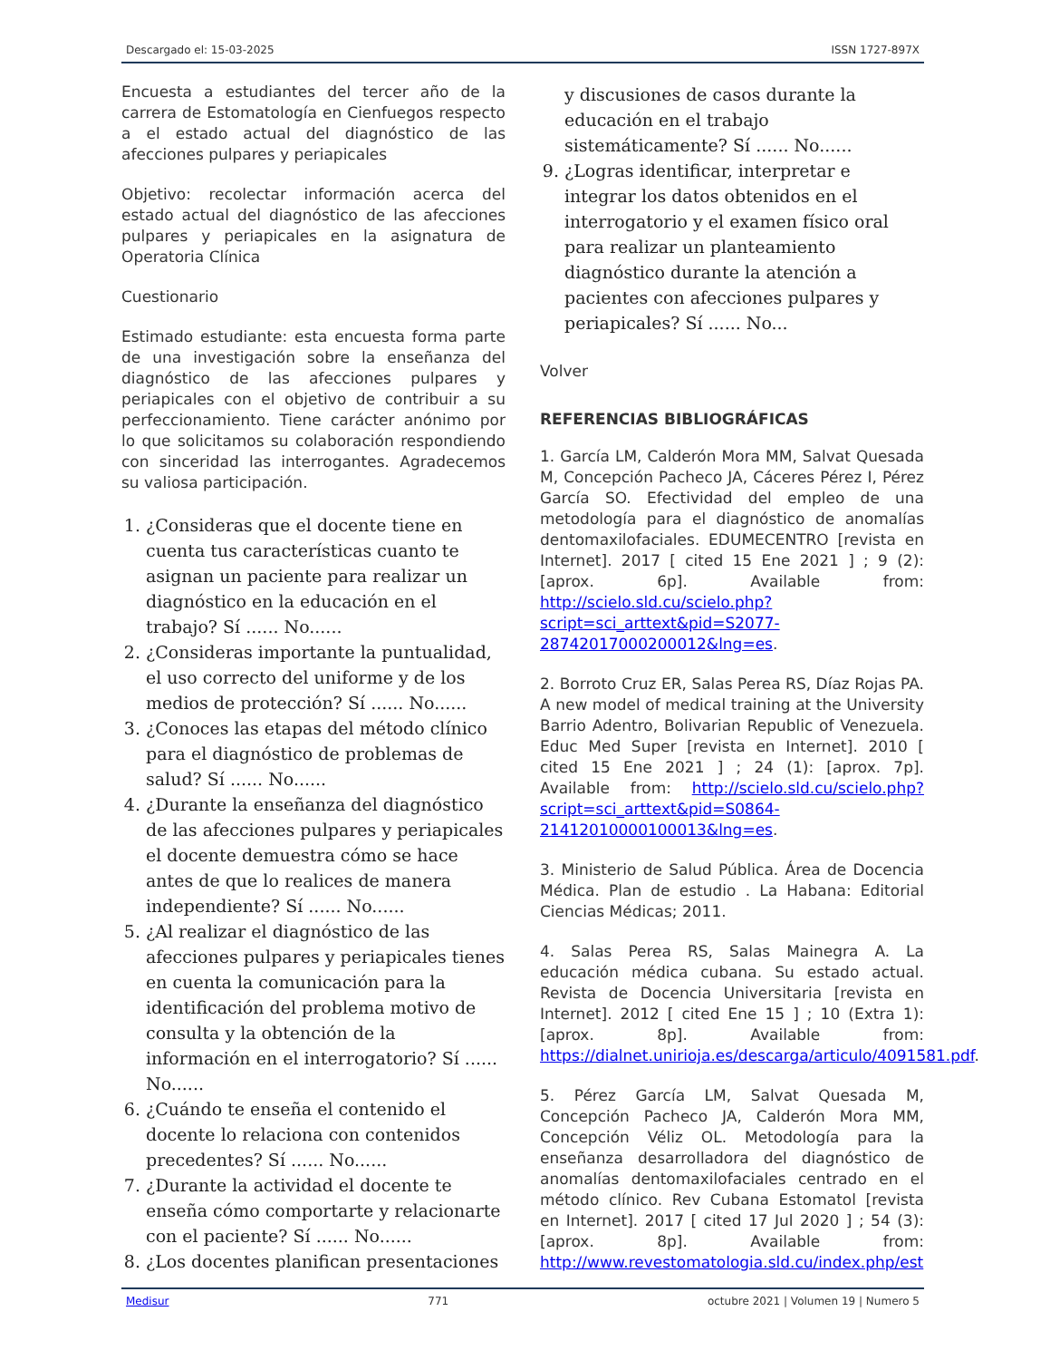Descargado el: 15-03-2025 ISSN 1727-897X
Encuesta a estudiantes del tercer año de la carrera de Estomatología en Cienfuegos respecto a el estado actual del diagnóstico de las afecciones pulpares y periapicales
Objetivo: recolectar información acerca del estado actual del diagnóstico de las afecciones pulpares y periapicales en la asignatura de Operatoria Clínica
Cuestionario
Estimado estudiante: esta encuesta forma parte de una investigación sobre la enseñanza del diagnóstico de las afecciones pulpares y periapicales con el objetivo de contribuir a su perfeccionamiento. Tiene carácter anónimo por lo que solicitamos su colaboración respondiendo con sinceridad las interrogantes. Agradecemos su valiosa participación.
1. ¿Consideras que el docente tiene en cuenta tus características cuanto te asignan un paciente para realizar un diagnóstico en la educación en el trabajo? Sí ...... No......
2. ¿Consideras importante la puntualidad, el uso correcto del uniforme y de los medios de protección? Sí ...... No......
3. ¿Conoces las etapas del método clínico para el diagnóstico de problemas de salud? Sí ...... No......
4. ¿Durante la enseñanza del diagnóstico de las afecciones pulpares y periapicales el docente demuestra cómo se hace antes de que lo realices de manera independiente? Sí ...... No......
5. ¿Al realizar el diagnóstico de las afecciones pulpares y periapicales tienes en cuenta la comunicación para la identificación del problema motivo de consulta y la obtención de la información en el interrogatorio? Sí ...... No......
6. ¿Cuándo te enseña el contenido el docente lo relaciona con contenidos precedentes? Sí ...... No......
7. ¿Durante la actividad el docente te enseña cómo comportarte y relacionarte con el paciente? Sí ...... No......
8. ¿Los docentes planifican presentaciones
y discusiones de casos durante la educación en el trabajo sistemáticamente? Sí ...... No......
9. ¿Logras identificar, interpretar e integrar los datos obtenidos en el interrogatorio y el examen físico oral para realizar un planteamiento diagnóstico durante la atención a pacientes con afecciones pulpares y periapicales? Sí ...... No...
Volver
REFERENCIAS BIBLIOGRÁFICAS
1. García LM, Calderón Mora MM, Salvat Quesada M, Concepción Pacheco JA, Cáceres Pérez I, Pérez García SO. Efectividad del empleo de una metodología para el diagnóstico de anomalías dentomaxilofaciales. EDUMECENTRO [revista en Internet]. 2017 [ cited 15 Ene 2021 ] ; 9 (2): [aprox. 6p]. Available from: http://scielo.sld.cu/scielo.php?script=sci_arttext&pid=S2077-28742017000200012&lng=es.
2. Borroto Cruz ER, Salas Perea RS, Díaz Rojas PA. A new model of medical training at the University Barrio Adentro, Bolivarian Republic of Venezuela. Educ Med Super [revista en Internet]. 2010 [ cited 15 Ene 2021 ] ; 24 (1): [aprox. 7p]. Available from: http://scielo.sld.cu/scielo.php?script=sci_arttext&pid=S0864-21412010000100013&lng=es.
3. Ministerio de Salud Pública. Área de Docencia Médica. Plan de estudio . La Habana: Editorial Ciencias Médicas; 2011.
4. Salas Perea RS, Salas Mainegra A. La educación médica cubana. Su estado actual. Revista de Docencia Universitaria [revista en Internet]. 2012 [ cited Ene 15 ] ; 10 (Extra 1): [aprox. 8p]. Available from: https://dialnet.unirioja.es/descarga/articulo/4091581.pdf.
5. Pérez García LM, Salvat Quesada M, Concepción Pacheco JA, Calderón Mora MM, Concepción Véliz OL. Metodología para la enseñanza desarrolladora del diagnóstico de anomalías dentomaxilofaciales centrado en el método clínico. Rev Cubana Estomatol [revista en Internet]. 2017 [ cited 17 Jul 2020 ] ; 54 (3): [aprox. 8p]. Available from: http://www.revestomatologia.sld.cu/index.php/est
Medisur 771 octubre 2021 | Volumen 19 | Numero 5